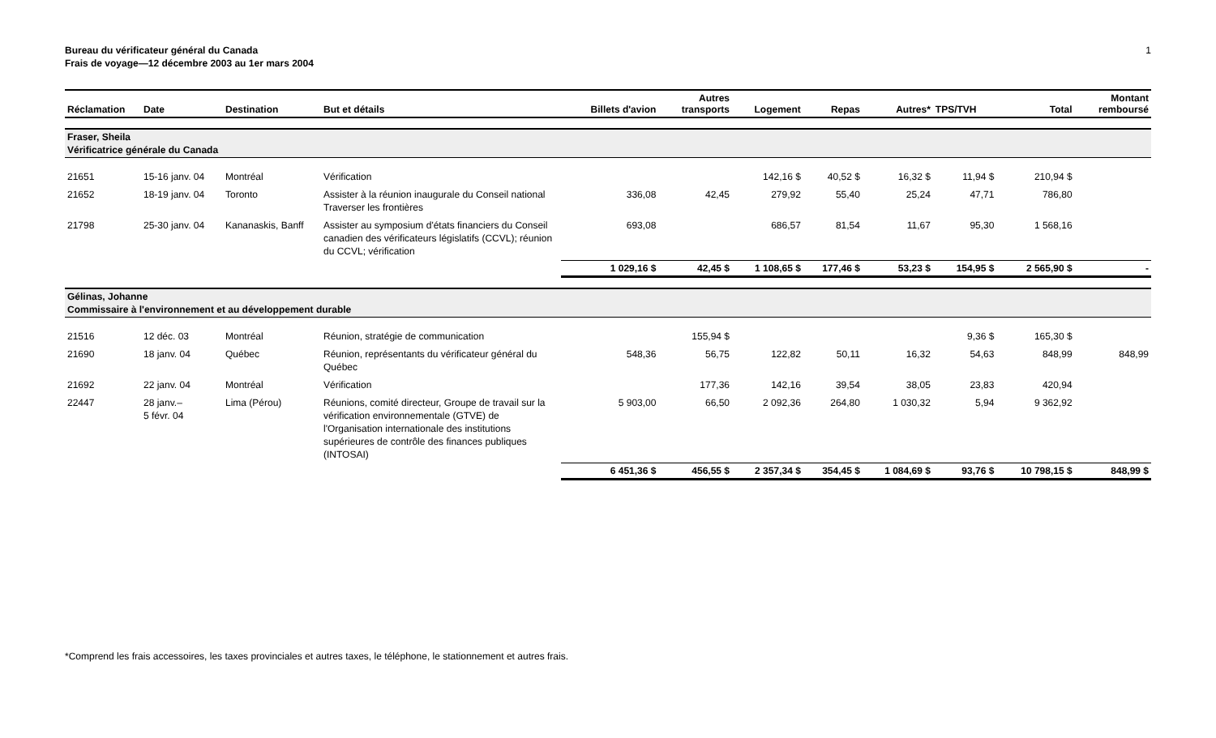Bureau du vérificateur général du Canada
Frais de voyage—12 décembre 2003 au 1er mars 2004
1
| Réclamation | Date | Destination | But et détails | Billets d'avion | Autres transports | Logement | Repas | Autres* | TPS/TVH | Total | Montant remboursé |
| --- | --- | --- | --- | --- | --- | --- | --- | --- | --- | --- | --- |
| Fraser, Sheila Vérificatrice générale du Canada | | | | | | | | | | | |
| 21651 | 15-16 janv. 04 | Montréal | Vérification | | | 142,16 $ | 40,52 $ | 16,32 $ | 11,94 $ | 210,94 $ | |
| 21652 | 18-19 janv. 04 | Toronto | Assister à la réunion inaugurale du Conseil national Traverser les frontières | 336,08 | 42,45 | 279,92 | 55,40 | 25,24 | 47,71 | 786,80 | |
| 21798 | 25-30 janv. 04 | Kananaskis, Banff | Assister au symposium d'états financiers du Conseil canadien des vérificateurs législatifs (CCVL); réunion du CCVL; vérification | 693,08 | | 686,57 | 81,54 | 11,67 | 95,30 | 1 568,16 | |
| | | | | 1 029,16 $ | 42,45 $ | 1 108,65 $ | 177,46 $ | 53,23 $ | 154,95 $ | 2 565,90 $ | - |
| Gélinas, Johanne Commissaire à l'environnement et au développement durable | | | | | | | | | | | |
| 21516 | 12 déc. 03 | Montréal | Réunion, stratégie de communication | | 155,94 $ | | | | 9,36 $ | 165,30 $ | |
| 21690 | 18 janv. 04 | Québec | Réunion, représentants du vérificateur général du Québec | 548,36 | 56,75 | 122,82 | 50,11 | 16,32 | 54,63 | 848,99 | 848,99 |
| 21692 | 22 janv. 04 | Montréal | Vérification | | 177,36 | 142,16 | 39,54 | 38,05 | 23,83 | 420,94 | |
| 22447 | 28 janv.– 5 févr. 04 | Lima (Pérou) | Réunions, comité directeur, Groupe de travail sur la vérification environnementale (GTVE) de l'Organisation internationale des institutions supérieures de contrôle des finances publiques (INTOSAI) | 5 903,00 | 66,50 | 2 092,36 | 264,80 | 1 030,32 | 5,94 | 9 362,92 | |
| | | | | 6 451,36 $ | 456,55 $ | 2 357,34 $ | 354,45 $ | 1 084,69 $ | 93,76 $ | 10 798,15 $ | 848,99 $ |
*Comprend les frais accessoires, les taxes provinciales et autres taxes, le téléphone, le stationnement et autres frais.